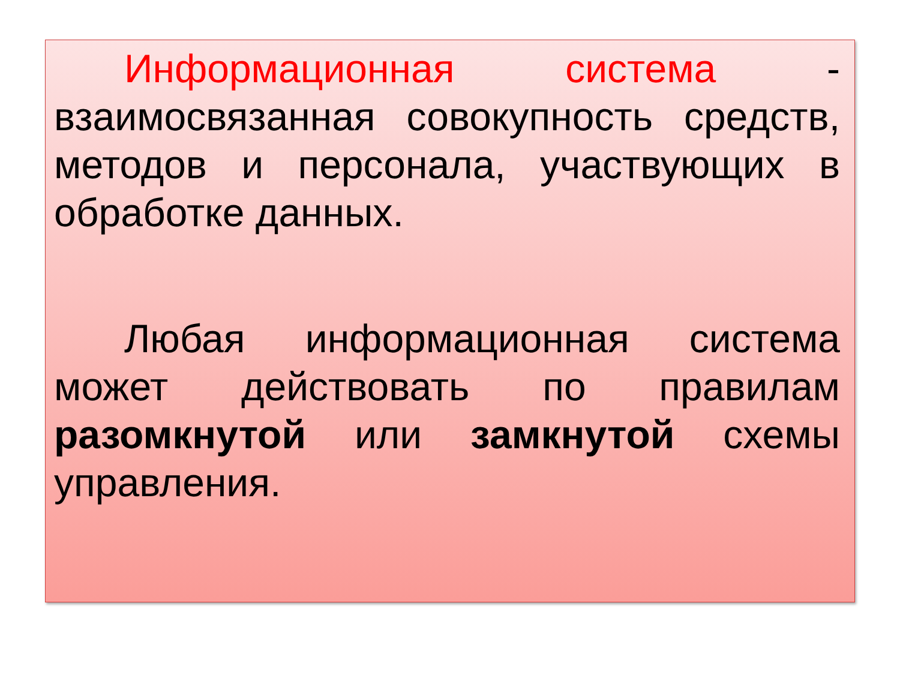Информационная система - взаимосвязанная совокупность средств, методов и персонала, участвующих в обработке данных.
Любая информационная система может действовать по правилам разомкнутой или замкнутой схемы управления.